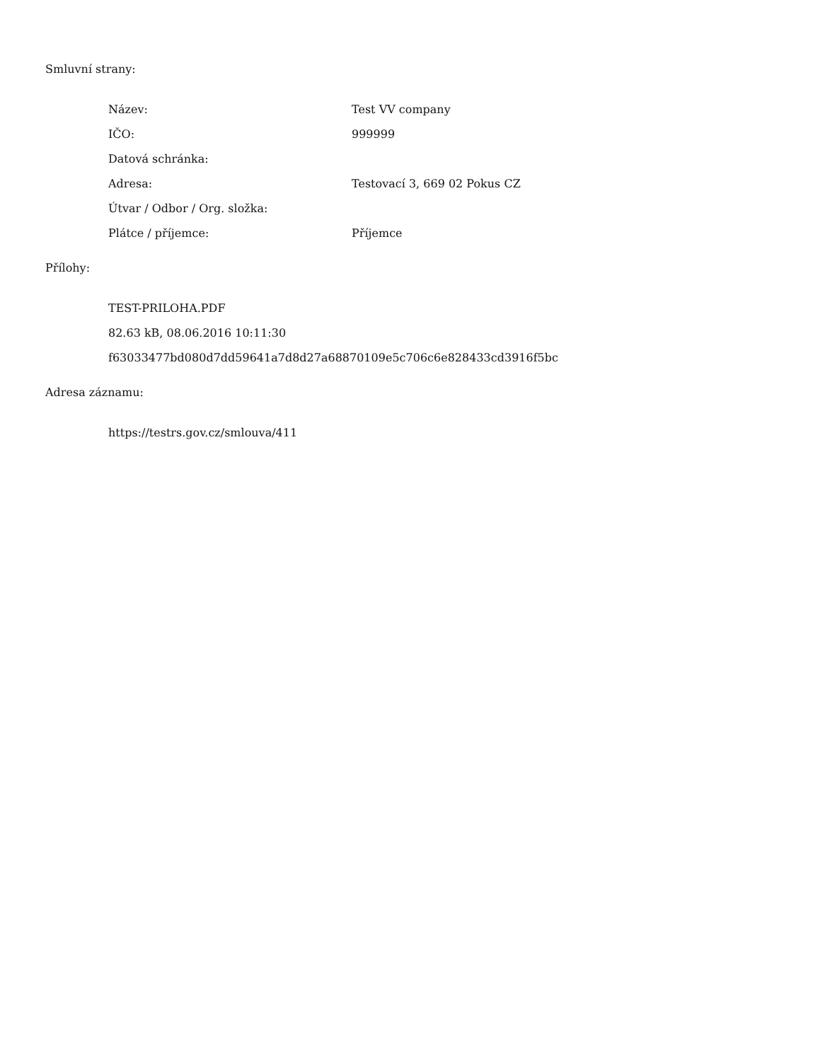Smluvní strany:
| Název: | Test VV company |
| IČO: | 999999 |
| Datová schránka: | |
| Adresa: | Testovací 3, 669 02 Pokus CZ |
| Útvar / Odbor / Org. složka: | |
| Plátce / příjemce: | Příjemce |
Přílohy:
| TEST-PRILOHA.PDF |
| 82.63 kB, 08.06.2016 10:11:30 |
| f63033477bd080d7dd59641a7d8d27a68870109e5c706c6e828433cd3916f5bc |
Adresa záznamu:
| https://testrs.gov.cz/smlouva/411 |